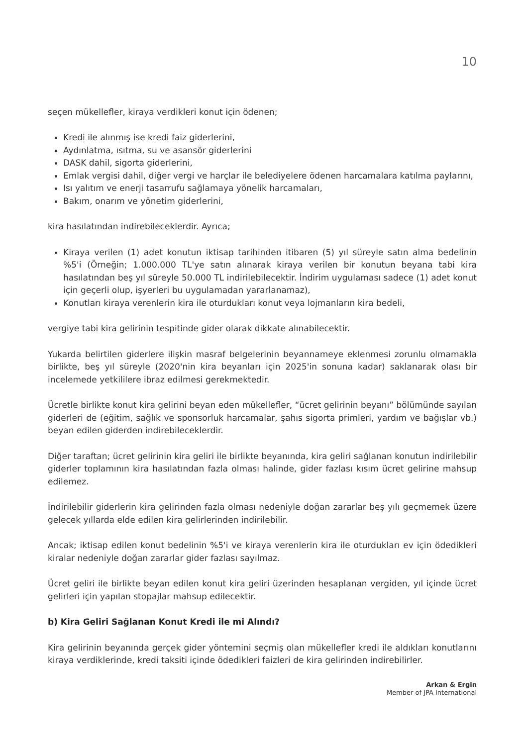10
seçen mükellefler, kiraya verdikleri konut için ödenen;
Kredi ile alınmış ise kredi faiz giderlerini,
Aydınlatma, ısıtma, su ve asansör giderlerini
DASK dahil, sigorta giderlerini,
Emlak vergisi dahil, diğer vergi ve harçlar ile belediyelere ödenen harcamalara katılma paylarını,
Isı yalıtım ve enerji tasarrufu sağlamaya yönelik harcamaları,
Bakım, onarım ve yönetim giderlerini,
kira hasılatından indirebileceklerdir. Ayrıca;
Kiraya verilen (1) adet konutun iktisap tarihinden itibaren (5) yıl süreyle satın alma bedelinin %5'i (Örneğin; 1.000.000 TL'ye satın alınarak kiraya verilen bir konutun beyana tabi kira hasılatından beş yıl süreyle 50.000 TL indirilebilecektir. İndirim uygulaması sadece (1) adet konut için geçerli olup, işyerleri bu uygulamadan yararlanamaz),
Konutları kiraya verenlerin kira ile oturdukları konut veya lojmanların kira bedeli,
vergiye tabi kira gelirinin tespitinde gider olarak dikkate alınabilecektir.
Yukarda belirtilen giderlere ilişkin masraf belgelerinin beyannameye eklenmesi zorunlu olmamakla birlikte, beş yıl süreyle (2020'nin kira beyanları için 2025'in sonuna kadar) saklanarak olası bir incelemede yetkililere ibraz edilmesi gerekmektedir.
Ücretle birlikte konut kira gelirini beyan eden mükellefler, “ücret gelirinin beyanı” bölümünde sayılan giderleri de (eğitim, sağlık ve sponsorluk harcamalar, şahıs sigorta primleri, yardım ve bağışlar vb.) beyan edilen giderden indirebileceklerdir.
Diğer taraftan; ücret gelirinin kira geliri ile birlikte beyanında, kira geliri sağlanan konutun indirilebilir giderler toplamının kira hasılatından fazla olması halinde, gider fazlası kısım ücret gelirine mahsup edilemez.
İndirilebilir giderlerin kira gelirinden fazla olması nedeniyle doğan zararlar beş yılı geçmemek üzere gelecek yıllarda elde edilen kira gelirlerinden indirilebilir.
Ancak; iktisap edilen konut bedelinin %5'i ve kiraya verenlerin kira ile oturdukları ev için ödedikleri kiralar nedeniyle doğan zararlar gider fazlası sayılmaz.
Ücret geliri ile birlikte beyan edilen konut kira geliri üzerinden hesaplanan vergiden, yıl içinde ücret gelirleri için yapılan stopajlar mahsup edilecektir.
b) Kira Geliri Sağlanan Konut Kredi ile mi Alındı?
Kira gelirinin beyanında gerçek gider yöntemini seçmiş olan mükellefler kredi ile aldıkları konutlarını kiraya verdiklerinde, kredi taksiti içinde ödedikleri faizleri de kira gelirinden indirebilirler.
Arkan & Ergin
Member of JPA International